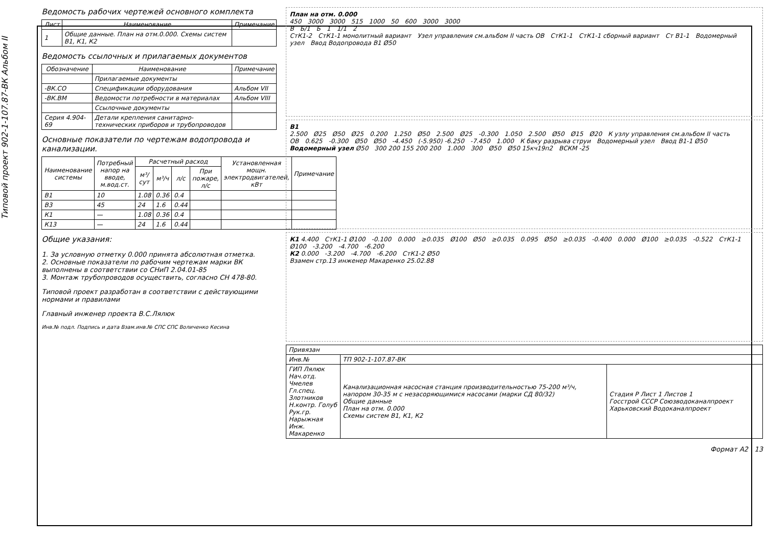Типовой проект 902-1-107.87-ВК Альбом II
Ведомость рабочих чертежей основного комплекта
| Лист | Наименование | Примечание |
| --- | --- | --- |
| 1 | Общие данные. План на отм.0.000. Схемы систем В1, К1, К2 | |
Ведомость ссылочных и прилагаемых документов
| Обозначение | Наименование | Примечание |
| --- | --- | --- |
| | Прилагаемые документы | |
| -ВК.СО | Спецификации оборудования | Альбом VII |
| -ВК.ВМ | Ведомости потребности в материалах | Альбом VIII |
| | Ссылочные документы | |
| Серия 4.904-69 | Детали крепления санитарно-технических приборов и трубопроводов | |
Основные показатели по чертежам водопровода и канализации.
| Наименование системы | Потребный напор на вводе, м.вод.ст. | Расчетный расход | | | | Установленная мощн. электродвигателей, кВт | Примечание |
| --- | --- | --- | --- | --- | --- | --- | --- |
| | | м³/сут | м³/ч | л/с | При пожаре, л/с | | |
| В1 | 10 | 1.08 | 0.36 | 0.4 | | | |
| В3 | 45 | 24 | 1.6 | 0.44 | | | |
| К1 | — | 1.08 | 0.36 | 0.4 | | | |
| К13 | — | 24 | 1.6 | 0.44 | | | |
Общие указания:
1. За условную отметку 0.000 принята абсолютная отметка.
2. Основные показатели по рабочим чертежам марки ВК выполнены в соответствии со СНиП 2.04.01-85
3. Монтаж трубопроводов осуществить, согласно СН 478-80.
Типовой проект разработан в соответствии с действующими нормами и правилами
Главный инженер проекта В.С.Лялюк
Инв.№ подл. Подпись и дата Взам.инв.№ СПС СПС Воличенко Кесина
План на отм. 0.000
450 3000 3000 515 1000 50 600 3000 3000
В Б/1 Б 1 1/1 2
СтК1-2 СтК1-1 монолитный вариант Узел управления см.альбом II часть ОВ СтК1-1 СтК1-1 сборный вариант Ст В1-1 Водомерный узел Ввод Водопровода В1 Ø50
В1
2.500 Ø25 Ø50 Ø25 0.200 1.250 Ø50 2.500 Ø25 -0.300 1.050 2.500 Ø50 Ø15 Ø20 К узлу управления см.альбом II часть ОВ 0.625 -0.300 Ø50 Ø50 -4.450 (-5.950) -6.250 -7.450 1.000 К баку разрыва струи Водомерный узел Ввод В1-1 Ø50
Водомерный узел Ø50 300 200 155 200 200 1.000 300 Ø50 Ø50 15кч19п2 ВСКМ -25
К1 4.400 СтК1-1 Ø100 -0.100 0.000 ≥0.035 Ø100 Ø50 ≥0.035 0.095 Ø50 ≥0.035 -0.400 0.000 Ø100 ≥0.035 -0.522 СтК1-1 Ø100 -3.200 -4.700 -6.200
К2 0.000 -3.200 -4.700 -6.200 СтК1-2 Ø50
Взамен стр.13 инженер Макаренко 25.02.88
| Привязан | | |
| Инв.№ | ТП 902-1-107.87-ВК | |
| ГИП Лялюк Нач.отд. Чмелев Гл.спец. Злотников Н.контр. Голуб Рук.гр. Нарыжная Инж. Макаренко | Канализационная насосная станция производительностью 75-200 м³/ч, напором 30-35 м с незасоряющимися насосами (марки СД 80/32) Общие данные План на отм. 0.000 Схемы систем В1, К1, К2 | Стадия Р Лист 1 Листов 1 Госстрой СССР Союзводоканалпроект Харьковский Водоканалпроект |
Формат А2 13